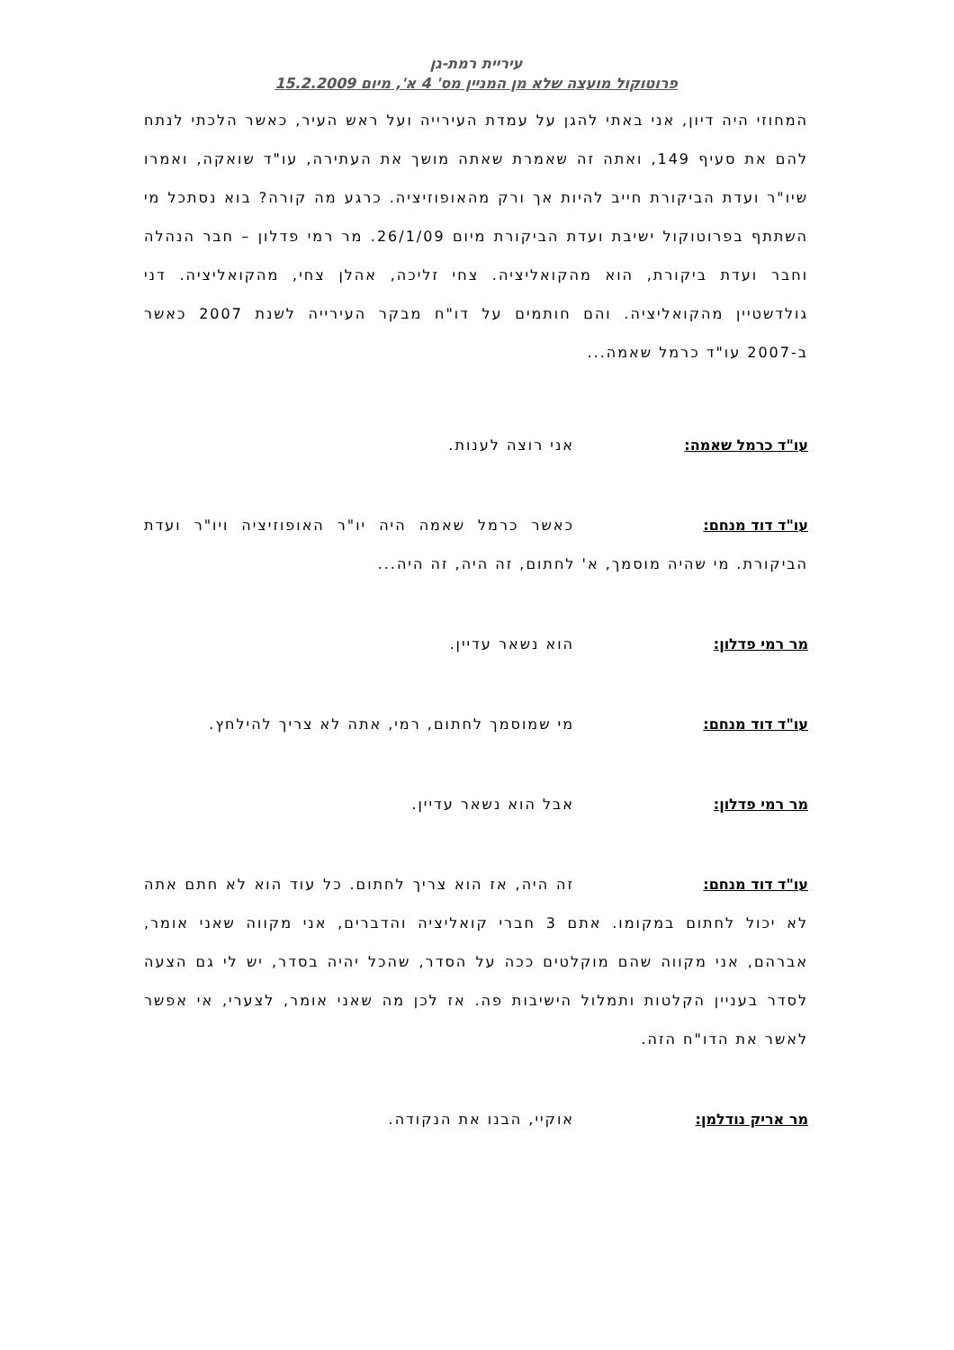עיריית רמת-גן
פרוטוקול מועצה שלא מן המניין מס' 4 א', מיום 15.2.2009
המחוזי היה דיון, אני באתי להגן על עמדת העירייה ועל ראש העיר, כאשר הלכתי לנתח להם את סעיף 149, ואתה זה שאמרת שאתה מושך את העתירה, עו"ד שואקה, ואמרו שיו"ר ועדת הביקורת חייב להיות אך ורק מהאופוזיציה. כרגע מה קורה? בוא נסתכל מי השתתף בפרוטוקול ישיבת ועדת הביקורת מיום 26/1/09. מר רמי פדלון – חבר הנהלה וחבר ועדת ביקורת, הוא מהקואליציה. צחי זליכה, אהלן צחי, מהקואליציה. דני גולדשטיין מהקואליציה. והם חותמים על דו"ח מבקר העירייה לשנת 2007 כאשר ב-2007 עו"ד כרמל שאמה...
עו"ד כרמל שאמה: אני רוצה לענות.
עו"ד דוד מנחם: כאשר כרמל שאמה היה יו"ר האופוזיציה ויו"ר ועדת הביקורת. מי שהיה מוסמך, א' לחתום, זה היה, זה היה...
מר רמי פדלון: הוא נשאר עדיין.
עו"ד דוד מנחם: מי שמוסמך לחתום, רמי, אתה לא צריך להילחץ.
מר רמי פדלון: אבל הוא נשאר עדיין.
עו"ד דוד מנחם: זה היה, אז הוא צריך לחתום. כל עוד הוא לא חתם אתה לא יכול לחתום במקומו. אתם 3 חברי קואליציה והדברים, אני מקווה שאני אומר, אברהם, אני מקווה שהם מוקלטים ככה על הסדר, שהכל יהיה בסדר, יש לי גם הצעה לסדר בעניין הקלטות ותמלול הישיבות פה. אז לכן מה שאני אומר, לצערי, אי אפשר לאשר את הדו"ח הזה.
מר אריק נודלמן: אוקיי, הבנו את הנקודה.